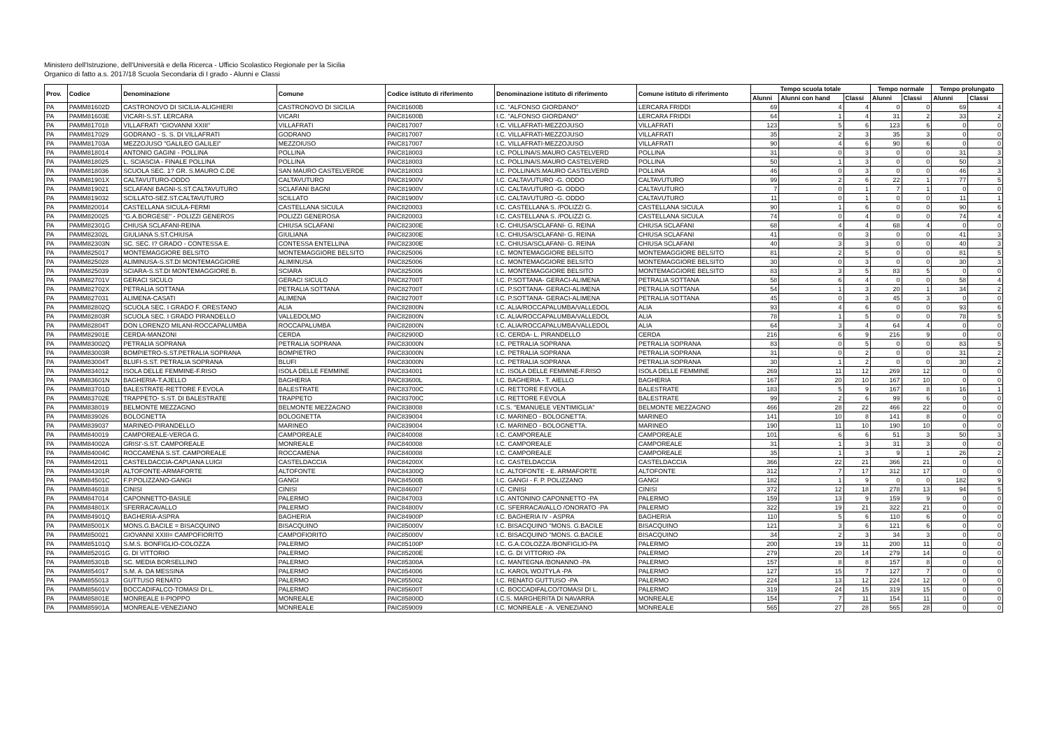Ministero dell'Istruzione, dell'Università e della Ricerca - Ufficio Scolastico Regionale per la Sicilia
Organico di fatto a.s. 2017/18 Scuola Secondaria di I grado - Alunni e Classi
| Prov. | Codice | Denominazione | Comune | Codice istituto di riferimento | Denominazione istituto di riferimento | Comune istituto di riferimento | Tempo scuola totale | | | Tempo normale | | Tempo prolungato | |
| --- | --- | --- | --- | --- | --- | --- | --- | --- | --- | --- | --- | --- | --- |
| | | | | | | | Alunni | Alunni con hand | Classi | Alunni | Classi | Alunni | Classi |
| PA | PAMM81602D | CASTRONOVO DI SICILIA-ALIGHIERI | CASTRONOVO DI SICILIA | PAIC81600B | I.C. "ALFONSO GIORDANO" | LERCARA FRIDDI | 69 | 4 | 4 | 0 | 0 | 69 | 4 |
| PA | PAMM81603E | VICARI-S.ST. LERCARA | VICARI | PAIC81600B | I.C. "ALFONSO GIORDANO" | LERCARA FRIDDI | 64 | 1 | 4 | 31 | 2 | 33 | 2 |
| PA | PAMM817018 | VILLAFRATI "GIOVANNI XXIII" | VILLAFRATI | PAIC817007 | I.C. VILLAFRATI-MEZZOJUSO | VILLAFRATI | 123 | 5 | 6 | 123 | 6 | 0 | 0 |
| PA | PAMM817029 | GODRANO - S. S. DI VILLAFRATI | GODRANO | PAIC817007 | I.C. VILLAFRATI-MEZZOJUSO | VILLAFRATI | 35 | 2 | 3 | 35 | 3 | 0 | 0 |
| PA | PAMM81703A | MEZZOJUSO "GALILEO GALILEI" | MEZZOIUSO | PAIC817007 | I.C. VILLAFRATI-MEZZOJUSO | VILLAFRATI | 90 | 4 | 6 | 90 | 6 | 0 | 0 |
| PA | PAMM818014 | ANTONIO GAGINI - POLLINA | POLLINA | PAIC818003 | I.C. POLLINA/S.MAURO CASTELVERD | POLLINA | 31 | 0 | 3 | 0 | 0 | 31 | 3 |
| PA | PAMM818025 | L. SCIASCIA - FINALE POLLINA | POLLINA | PAIC818003 | I.C. POLLINA/S.MAURO CASTELVERD | POLLINA | 50 | 1 | 3 | 0 | 0 | 50 | 3 |
| PA | PAMM818036 | SCUOLA SEC. 1? GR. S.MAURO C.DE | SAN MAURO CASTELVERDE | PAIC818003 | I.C. POLLINA/S.MAURO CASTELVERD | POLLINA | 46 | 0 | 3 | 0 | 0 | 46 | 3 |
| PA | PAMM81901X | CALTAVUTURO-ODDO | CALTAVUTURO | PAIC81900V | I.C. CALTAVUTURO -G. ODDO | CALTAVUTURO | 99 | 2 | 6 | 22 | 1 | 77 | 5 |
| PA | PAMM819021 | SCLAFANI BAGNI-S.ST.CALTAVUTURO | SCLAFANI BAGNI | PAIC81900V | I.C. CALTAVUTURO -G. ODDO | CALTAVUTURO | 7 | 0 | 1 | 7 | 1 | 0 | 0 |
| PA | PAMM819032 | SCILLATO-SEZ.ST.CALTAVUTURO | SCILLATO | PAIC81900V | I.C. CALTAVUTURO -G. ODDO | CALTAVUTURO | 11 | 0 | 1 | 0 | 0 | 11 | 1 |
| PA | PAMM820014 | CASTELLANA SICULA-FERMI | CASTELLANA SICULA | PAIC820003 | I.C. CASTELLANA S. /POLIZZI G. | CASTELLANA SICULA | 90 | 1 | 6 | 0 | 0 | 90 | 6 |
| PA | PAMM820025 | "G.A.BORGESE" - POLIZZI GENEROS | POLIZZI GENEROSA | PAIC820003 | I.C. CASTELLANA S. /POLIZZI G. | CASTELLANA SICULA | 74 | 0 | 4 | 0 | 0 | 74 | 4 |
| PA | PAMM82301G | CHIUSA SCLAFANI-REINA | CHIUSA SCLAFANI | PAIC82300E | I.C. CHIUSA/SCLAFANI- G. REINA | CHIUSA SCLAFANI | 68 | 4 | 4 | 68 | 4 | 0 | 0 |
| PA | PAMM82302L | GIULIANA S.ST.CHIUSA | GIULIANA | PAIC82300E | I.C. CHIUSA/SCLAFANI- G. REINA | CHIUSA SCLAFANI | 41 | 0 | 3 | 0 | 0 | 41 | 3 |
| PA | PAMM82303N | SC. SEC. I? GRADO - CONTESSA E. | CONTESSA ENTELLINA | PAIC82300E | I.C. CHIUSA/SCLAFANI- G. REINA | CHIUSA SCLAFANI | 40 | 3 | 3 | 0 | 0 | 40 | 3 |
| PA | PAMM825017 | MONTEMAGGIORE BELSITO | MONTEMAGGIORE BELSITO | PAIC825006 | I.C. MONTEMAGGIORE BELSITO | MONTEMAGGIORE BELSITO | 81 | 2 | 5 | 0 | 0 | 81 | 5 |
| PA | PAMM825028 | ALIMINUSA-S.ST.DI MONTEMAGGIORE | ALIMINUSA | PAIC825006 | I.C. MONTEMAGGIORE BELSITO | MONTEMAGGIORE BELSITO | 30 | 0 | 3 | 0 | 0 | 30 | 3 |
| PA | PAMM825039 | SCIARA-S.ST.DI MONTEMAGGIORE B. | SCIARA | PAIC825006 | I.C. MONTEMAGGIORE BELSITO | MONTEMAGGIORE BELSITO | 83 | 3 | 5 | 83 | 5 | 0 | 0 |
| PA | PAMM82701V | GERACI SICULO | GERACI SICULO | PAIC82700T | I.C. P.SOTTANA- GERACI-ALIMENA | PETRALIA SOTTANA | 58 | 6 | 4 | 0 | 0 | 58 | 4 |
| PA | PAMM82702X | PETRALIA SOTTANA | PETRALIA SOTTANA | PAIC82700T | I.C. P.SOTTANA- GERACI-ALIMENA | PETRALIA SOTTANA | 54 | 1 | 3 | 20 | 1 | 34 | 2 |
| PA | PAMM827031 | ALIMENA-CASATI | ALIMENA | PAIC82700T | I.C. P.SOTTANA- GERACI-ALIMENA | PETRALIA SOTTANA | 45 | 0 | 3 | 45 | 3 | 0 | 0 |
| PA | PAMM82802Q | SCUOLA SEC. I GRADO F. ORESTANO | ALIA | PAIC82800N | I.C. ALIA/ROCCAPALUMBA/VALLEDOL | ALIA | 93 | 4 | 6 | 0 | 0 | 93 | 6 |
| PA | PAMM82803R | SCUOLA SEC. I GRADO PIRANDELLO | VALLEDOLMO | PAIC82800N | I.C. ALIA/ROCCAPALUMBA/VALLEDOL | ALIA | 78 | 1 | 5 | 0 | 0 | 78 | 5 |
| PA | PAMM82804T | DON LORENZO MILANI-ROCCAPALUMBA | ROCCAPALUMBA | PAIC82800N | I.C. ALIA/ROCCAPALUMBA/VALLEDOL | ALIA | 64 | 3 | 4 | 64 | 4 | 0 | 0 |
| PA | PAMM82901E | CERDA-MANZONI | CERDA | PAIC82900D | I.C. CERDA- L. PIRANDELLO | CERDA | 216 | 6 | 9 | 216 | 9 | 0 | 0 |
| PA | PAMM83002Q | PETRALIA SOPRANA | PETRALIA SOPRANA | PAIC83000N | I.C. PETRALIA SOPRANA | PETRALIA SOPRANA | 83 | 0 | 5 | 0 | 0 | 83 | 5 |
| PA | PAMM83003R | BOMPIETRO-S.ST.PETRALIA SOPRANA | BOMPIETRO | PAIC83000N | I.C. PETRALIA SOPRANA | PETRALIA SOPRANA | 31 | 0 | 2 | 0 | 0 | 31 | 2 |
| PA | PAMM83004T | BLUFI-S.ST. PETRALIA SOPRANA | BLUFI | PAIC83000N | I.C. PETRALIA SOPRANA | PETRALIA SOPRANA | 30 | 1 | 2 | 0 | 0 | 30 | 2 |
| PA | PAMM834012 | ISOLA DELLE FEMMINE-F.RISO | ISOLA DELLE FEMMINE | PAIC834001 | I.C. ISOLA DELLE FEMMINE-F.RISO | ISOLA DELLE FEMMINE | 269 | 11 | 12 | 269 | 12 | 0 | 0 |
| PA | PAMM83601N | BAGHERIA-T.AJELLO | BAGHERIA | PAIC83600L | I.C. BAGHERIA - T. AIELLO | BAGHERIA | 167 | 20 | 10 | 167 | 10 | 0 | 0 |
| PA | PAMM83701D | BALESTRATE-RETTORE F.EVOLA | BALESTRATE | PAIC83700C | I.C. RETTORE F.EVOLA | BALESTRATE | 183 | 5 | 9 | 167 | 8 | 16 | 1 |
| PA | PAMM83702E | TRAPPETO- S.ST. DI BALESTRATE | TRAPPETO | PAIC83700C | I.C. RETTORE F.EVOLA | BALESTRATE | 99 | 2 | 6 | 99 | 6 | 0 | 0 |
| PA | PAMM838019 | BELMONTE MEZZAGNO | BELMONTE MEZZAGNO | PAIC838008 | I.C.S. "EMANUELE VENTIMIGLIA" | BELMONTE MEZZAGNO | 466 | 28 | 22 | 466 | 22 | 0 | 0 |
| PA | PAMM839026 | BOLOGNETTA | BOLOGNETTA | PAIC839004 | I.C. MARINEO - BOLOGNETTA. | MARINEO | 141 | 10 | 8 | 141 | 8 | 0 | 0 |
| PA | PAMM839037 | MARINEO-PIRANDELLO | MARINEO | PAIC839004 | I.C. MARINEO - BOLOGNETTA. | MARINEO | 190 | 11 | 10 | 190 | 10 | 0 | 0 |
| PA | PAMM840019 | CAMPOREALE-VERGA G. | CAMPOREALE | PAIC840008 | I.C. CAMPOREALE | CAMPOREALE | 101 | 6 | 6 | 51 | 3 | 50 | 3 |
| PA | PAMM84002A | GRISI'-S.ST. CAMPOREALE | MONREALE | PAIC840008 | I.C. CAMPOREALE | CAMPOREALE | 31 | 1 | 3 | 31 | 3 | 0 | 0 |
| PA | PAMM84004C | ROCCAMENA S.ST. CAMPOREALE | ROCCAMENA | PAIC840008 | I.C. CAMPOREALE | CAMPOREALE | 35 | 1 | 3 | 9 | 1 | 26 | 2 |
| PA | PAMM842011 | CASTELDACCIA-CAPUANA LUIGI | CASTELDACCIA | PAIC84200X | I.C. CASTELDACCIA | CASTELDACCIA | 366 | 22 | 21 | 366 | 21 | 0 | 0 |
| PA | PAMM84301R | ALTOFONTE-ARMAFORTE | ALTOFONTE | PAIC84300Q | I.C. ALTOFONTE - E. ARMAFORTE | ALTOFONTE | 312 | 7 | 17 | 312 | 17 | 0 | 0 |
| PA | PAMM84501C | F.P.POLIZZANO-GANGI | GANGI | PAIC84500B | I.C. GANGI - F. P. POLIZZANO | GANGI | 182 | 1 | 9 | 0 | 0 | 182 | 9 |
| PA | PAMM846018 | CINISI | CINISI | PAIC846007 | I.C. CINISI | CINISI | 372 | 12 | 18 | 278 | 13 | 94 | 5 |
| PA | PAMM847014 | CAPONNETTO-BASILE | PALERMO | PAIC847003 | I.C. ANTONINO CAPONNETTO -PA | PALERMO | 159 | 13 | 9 | 159 | 9 | 0 | 0 |
| PA | PAMM84801X | SFERRACAVALLO | PALERMO | PAIC84800V | I.C. SFERRACAVALLO /ONORATO -PA | PALERMO | 322 | 19 | 21 | 322 | 21 | 0 | 0 |
| PA | PAMM84901Q | BAGHERIA-ASPRA | BAGHERIA | PAIC84900P | I.C. BAGHERIA IV - ASPRA | BAGHERIA | 110 | 5 | 6 | 110 | 6 | 0 | 0 |
| PA | PAMM85001X | MONS.G.BACILE = BISACQUINO | BISACQUINO | PAIC85000V | I.C. BISACQUINO "MONS. G.BACILE | BISACQUINO | 121 | 3 | 6 | 121 | 6 | 0 | 0 |
| PA | PAMM850021 | GIOVANNI XXIII= CAMPOFIORITO | CAMPOFIORITO | PAIC85000V | I.C. BISACQUINO "MONS. G.BACILE | BISACQUINO | 34 | 2 | 3 | 34 | 3 | 0 | 0 |
| PA | PAMM85101Q | S.M.S. BONFIGLIO-COLOZZA | PALERMO | PAIC85100P | I.C. G.A.COLOZZA /BONFIGLIO-PA | PALERMO | 200 | 19 | 11 | 200 | 11 | 0 | 0 |
| PA | PAMM85201G | G. DI VITTORIO | PALERMO | PAIC85200E | I.C. G. DI VITTORIO -PA | PALERMO | 279 | 20 | 14 | 279 | 14 | 0 | 0 |
| PA | PAMM85301B | SC. MEDIA BORSELLINO | PALERMO | PAIC85300A | I.C. MANTEGNA /BONANNO -PA | PALERMO | 157 | 8 | 8 | 157 | 8 | 0 | 0 |
| PA | PAMM854017 | S.M. A. DA MESSINA | PALERMO | PAIC854006 | I.C. KAROL WOJTYLA -PA | PALERMO | 127 | 15 | 7 | 127 | 7 | 0 | 0 |
| PA | PAMM855013 | GUTTUSO RENATO | PALERMO | PAIC855002 | I.C. RENATO GUTTUSO -PA | PALERMO | 224 | 13 | 12 | 224 | 12 | 0 | 0 |
| PA | PAMM85601V | BOCCADIFALCO-TOMASI DI L. | PALERMO | PAIC85600T | I.C. BOCCADIFALCO/TOMASI DI L. | PALERMO | 319 | 24 | 15 | 319 | 15 | 0 | 0 |
| PA | PAMM85801E | MONREALE II-PIOPPO | MONREALE | PAIC85800D | I.C.S. MARGHERITA DI NAVARRA | MONREALE | 154 | 7 | 11 | 154 | 11 | 0 | 0 |
| PA | PAMM85901A | MONREALE-VENEZIANO | MONREALE | PAIC859009 | I.C. MONREALE - A. VENEZIANO | MONREALE | 565 | 27 | 28 | 565 | 28 | 0 | 0 |